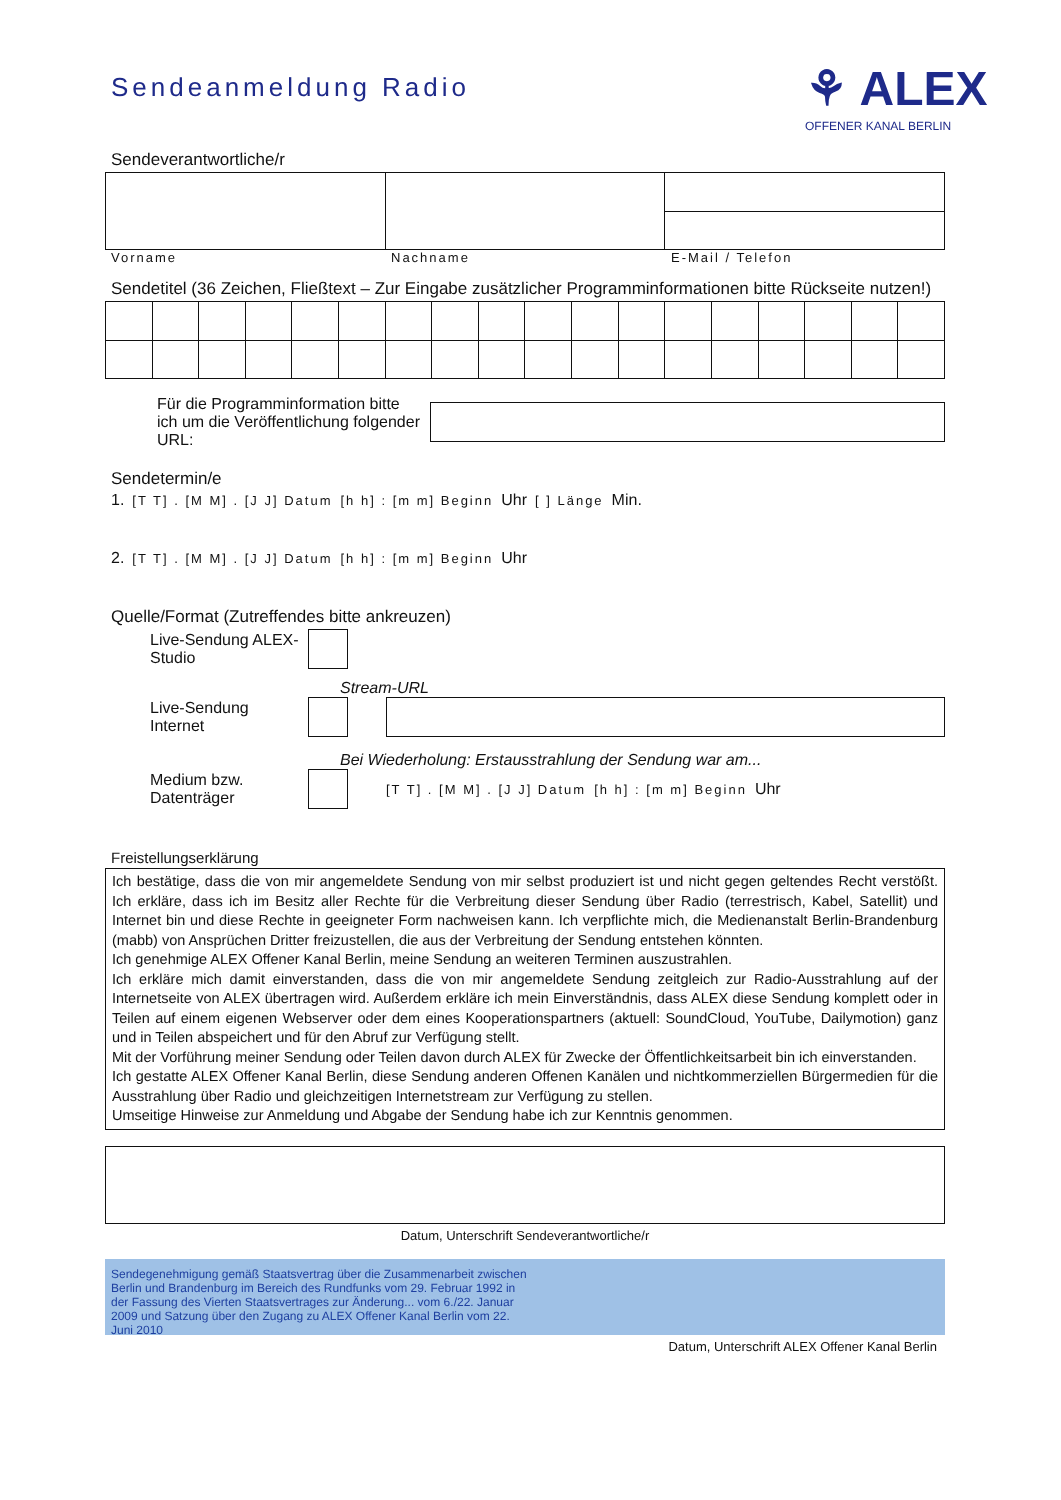Sendeanmeldung Radio
⚘ ALEX
OFFENER KANAL BERLIN
Sendeverantwortliche/r
Vorname Nachname E-Mail / Telefon
Sendetitel (36 Zeichen, Fließtext – Zur Eingabe zusätzlicher Programminformationen bitte Rückseite nutzen!)
Für die Programminformation bitte ich um die Veröffentlichung folgender URL:
Sendetermin/e
1. [T T] . [M M] . [J J] Datum [h h] : [m m] Beginn Uhr [ ] Länge Min.
2. [T T] . [M M] . [J J] Datum [h h] : [m m] Beginn Uhr
Quelle/Format (Zutreffendes bitte ankreuzen)
Live-Sendung ALEX-Studio
Stream-URL
Live-Sendung Internet
Bei Wiederholung: Erstausstrahlung der Sendung war am...
Medium bzw. Datenträger
[T T] . [M M] . [J J] Datum [h h] : [m m] Beginn Uhr
Freistellungserklärung
Ich bestätige, dass die von mir angemeldete Sendung von mir selbst produziert ist und nicht gegen geltendes Recht verstößt. Ich erkläre, dass ich im Besitz aller Rechte für die Verbreitung dieser Sendung über Radio (terrestrisch, Kabel, Satellit) und Internet bin und diese Rechte in geeigneter Form nachweisen kann. Ich verpflichte mich, die Medienanstalt Berlin-Brandenburg (mabb) von Ansprüchen Dritter freizustellen, die aus der Verbreitung der Sendung entstehen könnten.
Ich genehmige ALEX Offener Kanal Berlin, meine Sendung an weiteren Terminen auszustrahlen.
Ich erkläre mich damit einverstanden, dass die von mir angemeldete Sendung zeitgleich zur Radio-Ausstrahlung auf der Internetseite von ALEX übertragen wird. Außerdem erkläre ich mein Einverständnis, dass ALEX diese Sendung komplett oder in Teilen auf einem eigenen Webserver oder dem eines Kooperationspartners (aktuell: SoundCloud, YouTube, Dailymotion) ganz und in Teilen abspeichert und für den Abruf zur Verfügung stellt.
Mit der Vorführung meiner Sendung oder Teilen davon durch ALEX für Zwecke der Öffentlichkeitsarbeit bin ich einverstanden.
Ich gestatte ALEX Offener Kanal Berlin, diese Sendung anderen Offenen Kanälen und nichtkommerziellen Bürgermedien für die Ausstrahlung über Radio und gleichzeitigen Internetstream zur Verfügung zu stellen.
Umseitige Hinweise zur Anmeldung und Abgabe der Sendung habe ich zur Kenntnis genommen.
Datum, Unterschrift Sendeverantwortliche/r
Sendegenehmigung gemäß Staatsvertrag über die Zusammenarbeit zwischen Berlin und Brandenburg im Bereich des Rundfunks vom 29. Februar 1992 in der Fassung des Vierten Staatsvertrages zur Änderung... vom 6./22. Januar 2009 und Satzung über den Zugang zu ALEX Offener Kanal Berlin vom 22. Juni 2010
Datum, Unterschrift ALEX Offener Kanal Berlin